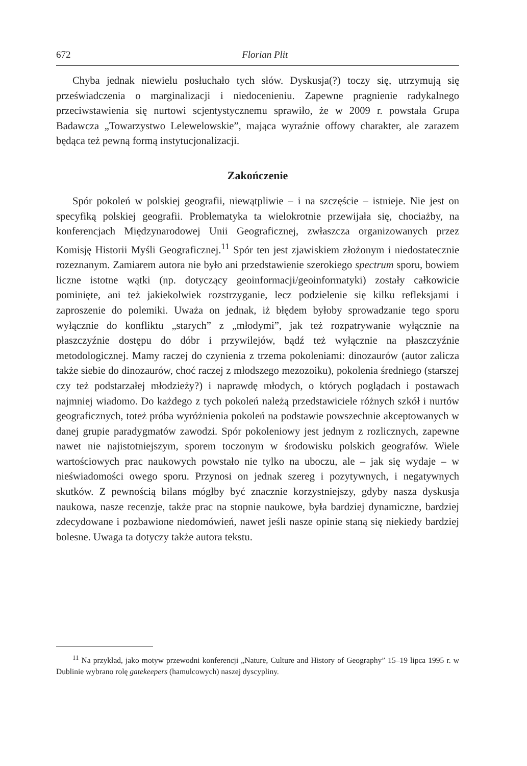672 Florian Plit
Chyba jednak niewielu posłuchało tych słów. Dyskusja(?) toczy się, utrzymują się przeświadczenia o marginalizacji i niedocenieniu. Zapewne pragnienie radykalnego przeciwstawienia się nurtowi scjentystycznemu sprawiło, że w 2009 r. powstała Grupa Badawcza „Towarzystwo Lelewelowskie”, mająca wyraźnie offowy charakter, ale zarazem będąca też pewną formą instytucjonalizacji.
Zakończenie
Spór pokoleń w polskiej geografii, niewątpliwie – i na szczęście – istnieje. Nie jest on specyfiką polskiej geografii. Problematyka ta wielokrotnie przewijała się, chociażby, na konferencjach Międzynarodowej Unii Geograficznej, zwłaszcza organizowanych przez Komisję Historii Myśli Geograficznej.<sup>11</sup> Spór ten jest zjawiskiem złożonym i niedostatecznie rozeznanym. Zamiarem autora nie było ani przedstawienie szerokiego spectrum sporu, bowiem liczne istotne wątki (np. dotyczący geoinformacji/geoinformatyki) zostały całkowicie pominięte, ani też jakiekolwiek rozstrzyganie, lecz podzielenie się kilku refleksjami i zaproszenie do polemiki. Uważa on jednak, iż błędem byłoby sprowadzanie tego sporu wyłącznie do konfliktu „starych” z „młodymi”, jak też rozpatrywanie wyłącznie na płaszczyźnie dostępu do dóbr i przywilejów, bądź też wyłącznie na płaszczyźnie metodologicznej. Mamy raczej do czynienia z trzema pokoleniami: dinozaurów (autor zalicza także siebie do dinozaurów, choć raczej z młodszego mezozoiku), pokolenia średniego (starszej czy też podstarzałej młodzieży?) i naprawdę młodych, o których poglądach i postawach najmniej wiadomo. Do każdego z tych pokoleń należą przedstawiciele różnych szkół i nurtów geograficznych, toteż próba wyróżnienia pokoleń na podstawie powszechnie akceptowanych w danej grupie paradygmatów zawodzi. Spór pokoleniowy jest jednym z rozlicznych, zapewne nawet nie najistotniejszym, sporem toczonym w środowisku polskich geografów. Wiele wartościowych prac naukowych powstało nie tylko na uboczu, ale – jak się wydaje – w nieświadomości owego sporu. Przynosi on jednak szereg i pozytywnych, i negatywnych skutków. Z pewnością bilans mógłby być znacznie korzystniejszy, gdyby nasza dyskusja naukowa, nasze recenzje, także prac na stopnie naukowe, była bardziej dynamiczne, bardziej zdecydowane i pozbawione niedomówień, nawet jeśli nasze opinie staną się niekiedy bardziej bolesne. Uwaga ta dotyczy także autora tekstu.
<sup>11</sup> Na przykład, jako motyw przewodni konferencji „Nature, Culture and History of Geography” 15–19 lipca 1995 r. w Dublinie wybrano rolę gatekeepers (hamulcowych) naszej dyscypliny.